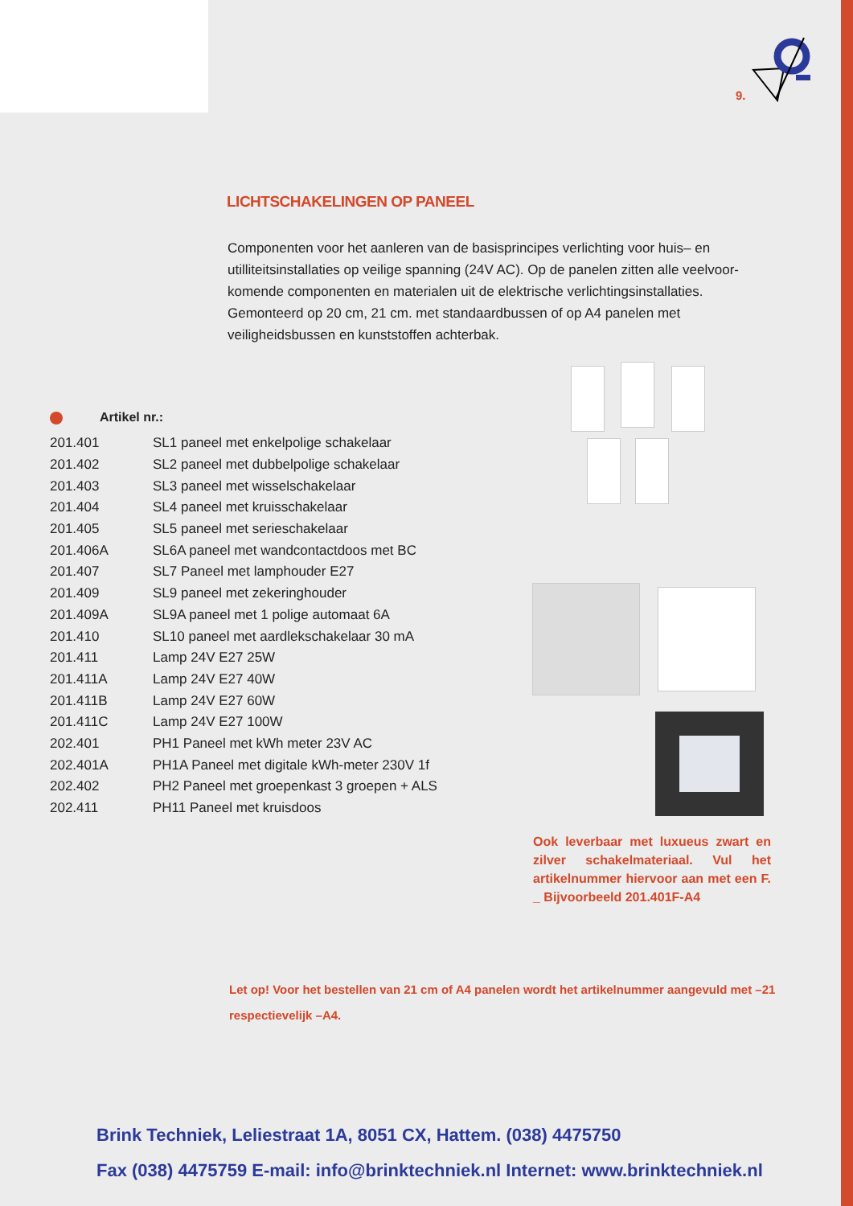9.
LICHTSCHAKELINGEN OP PANEEL
Componenten voor het aanleren van de basisprincipes verlichting voor huis– en utilliteitsinstallaties op veilige spanning (24V AC). Op de panelen zitten alle veelvoor-komende componenten en materialen uit de elektrische verlichtingsinstallaties. Gemonteerd op 20 cm, 21 cm. met standaardbussen of op A4 panelen met veiligheidsbussen en kunststoffen achterbak.
Artikel nr.:
| 201.401 | SL1 paneel met enkelpolige schakelaar |
| 201.402 | SL2 paneel met dubbelpolige schakelaar |
| 201.403 | SL3 paneel met wisselschakelaar |
| 201.404 | SL4 paneel met kruisschakelaar |
| 201.405 | SL5 paneel met serieschakelaar |
| 201.406A | SL6A paneel met wandcontactdoos met BC |
| 201.407 | SL7 Paneel met lamphouder E27 |
| 201.409 | SL9 paneel met zekeringhouder |
| 201.409A | SL9A paneel met 1 polige automaat 6A |
| 201.410 | SL10 paneel met aardlekschakelaar 30 mA |
| 201.411 | Lamp 24V E27 25W |
| 201.411A | Lamp 24V E27 40W |
| 201.411B | Lamp 24V E27 60W |
| 201.411C | Lamp 24V E27 100W |
| 202.401 | PH1 Paneel met kWh meter 23V AC |
| 202.401A | PH1A Paneel met digitale kWh-meter 230V 1f |
| 202.402 | PH2 Paneel met groepenkast 3 groepen + ALS |
| 202.411 | PH11 Paneel met kruisdoos |
Ook leverbaar met luxueus zwart en zilver schakelmateriaal. Vul het artikelnummer hiervoor aan met een F. _ Bijvoorbeeld 201.401F-A4
Let op! Voor het bestellen van 21 cm of A4 panelen wordt het artikelnummer aangevuld met –21 respectievelijk –A4.
Brink Techniek, Leliestraat 1A, 8051 CX, Hattem. (038) 4475750
Fax (038) 4475759 E-mail: info@brinktechniek.nl Internet: www.brinktechniek.nl